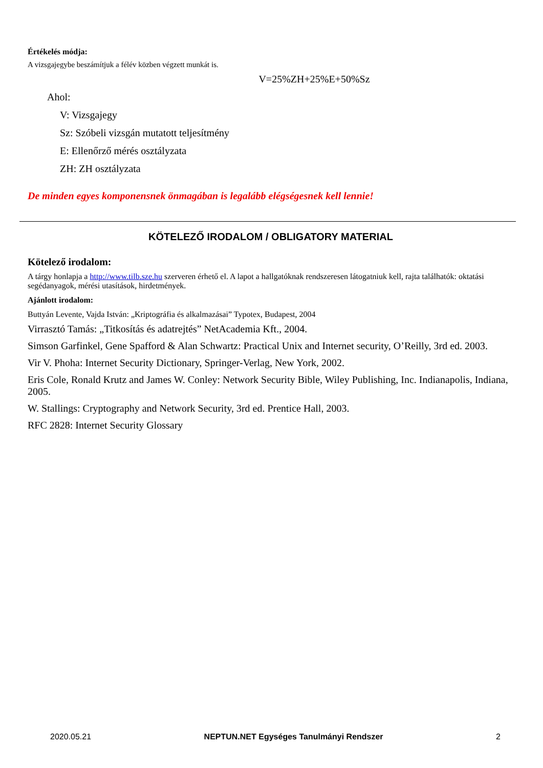Értékelés módja:
A vizsgajegybe beszámítjuk a félév közben végzett munkát is.
V=25%ZH+25%E+50%Sz
Ahol:
V: Vizsgajegy
Sz: Szóbeli vizsgán mutatott teljesítmény
E: Ellenőrző mérés osztályzata
ZH: ZH osztályzata
De minden egyes komponensnek önmagában is legalább elégségesnek kell lennie!
KÖTELEZŐ IRODALOM / OBLIGATORY MATERIAL
Kötelező irodalom:
A tárgy honlapja a http://www.tilb.sze.hu szerveren érhető el. A lapot a hallgatóknak rendszeresen látogatniuk kell, rajta találhatók: oktatási segédanyagok, mérési utasítások, hirdetmények.
Ajánlott irodalom:
Buttyán Levente, Vajda István: „Kriptográfia és alkalmazásai” Typotex, Budapest, 2004
Virrasztó Tamás: „Titkosítás és adatrejtés” NetAcademia Kft., 2004.
Simson Garfinkel, Gene Spafford & Alan Schwartz: Practical Unix and Internet security, O’Reilly, 3rd ed. 2003.
Vir V. Phoha: Internet Security Dictionary, Springer-Verlag, New York, 2002.
Eris Cole, Ronald Krutz and James W. Conley: Network Security Bible, Wiley Publishing, Inc. Indianapolis, Indiana, 2005.
W. Stallings: Cryptography and Network Security, 3rd ed. Prentice Hall, 2003.
RFC 2828: Internet Security Glossary
2020.05.21 NEPTUN.NET Egységes Tanulmányi Rendszer 2